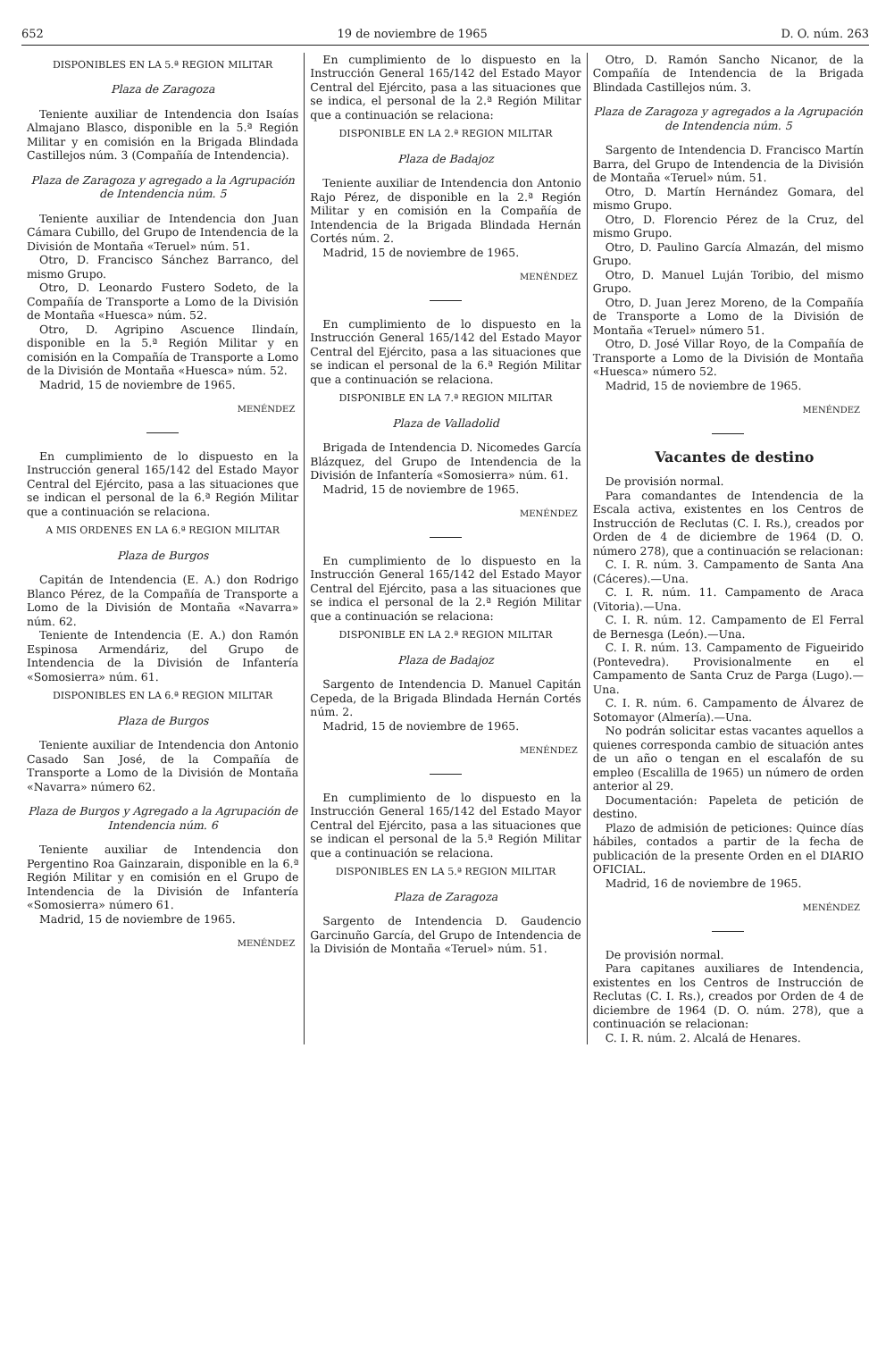652 19 de noviembre de 1965 D. O. núm. 263
DISPONIBLES EN LA 5.ª REGION MILITAR
Plaza de Zaragoza
Teniente auxiliar de Intendencia don Isaías Almajano Blasco, disponible en la 5.ª Región Militar y en comisión en la Brigada Blindada Castillejos núm. 3 (Compañía de Intendencia).
Plaza de Zaragoza y agregado a la Agrupación de Intendencia núm. 5
Teniente auxiliar de Intendencia don Juan Cámara Cubillo, del Grupo de Intendencia de la División de Montaña «Teruel» núm. 51.
Otro, D. Francisco Sánchez Barranco, del mismo Grupo.
Otro, D. Leonardo Fustero Sodeto, de la Compañía de Transporte a Lomo de la División de Montaña «Huesca» núm. 52.
Otro, D. Agripino Ascuence Ilindaín, disponible en la 5.ª Región Militar y en comisión en la Compañía de Transporte a Lomo de la División de Montaña «Huesca» núm. 52.
Madrid, 15 de noviembre de 1965.
MENÉNDEZ
En cumplimiento de lo dispuesto en la Instrucción general 165/142 del Estado Mayor Central del Ejército, pasa a las situaciones que se indican el personal de la 6.ª Región Militar que a continuación se relaciona.
A MIS ORDENES EN LA 6.ª REGION MILITAR
Plaza de Burgos
Capitán de Intendencia (E. A.) don Rodrigo Blanco Pérez, de la Compañía de Transporte a Lomo de la División de Montaña «Navarra» núm. 62.
Teniente de Intendencia (E. A.) don Ramón Espinosa Armendáriz, del Grupo de Intendencia de la División de Infantería «Somosierra» núm. 61.
DISPONIBLES EN LA 6.ª REGION MILITAR
Plaza de Burgos
Teniente auxiliar de Intendencia don Antonio Casado San José, de la Compañía de Transporte a Lomo de la División de Montaña «Navarra» número 62.
Plaza de Burgos y Agregado a la Agrupación de Intendencia núm. 6
Teniente auxiliar de Intendencia don Pergentino Roa Gainzarain, disponible en la 6.ª Región Militar y en comisión en el Grupo de Intendencia de la División de Infantería «Somosierra» número 61.
Madrid, 15 de noviembre de 1965.
MENÉNDEZ
En cumplimiento de lo dispuesto en la Instrucción General 165/142 del Estado Mayor Central del Ejército, pasa a las situaciones que se indica, el personal de la 2.ª Región Militar que a continuación se relaciona:
DISPONIBLE EN LA 2.ª REGION MILITAR
Plaza de Badajoz
Teniente auxiliar de Intendencia don Antonio Rajo Pérez, de disponible en la 2.ª Región Militar y en comisión en la Compañía de Intendencia de la Brigada Blindada Hernán Cortés núm. 2.
Madrid, 15 de noviembre de 1965.
MENÉNDEZ
En cumplimiento de lo dispuesto en la Instrucción General 165/142 del Estado Mayor Central del Ejército, pasa a las situaciones que se indican el personal de la 6.ª Región Militar que a continuación se relaciona.
DISPONIBLE EN LA 7.ª REGION MILITAR
Plaza de Valladolid
Brigada de Intendencia D. Nicomedes García Blázquez, del Grupo de Intendencia de la División de Infantería «Somosierra» núm. 61.
Madrid, 15 de noviembre de 1965.
MENÉNDEZ
En cumplimiento de lo dispuesto en la Instrucción General 165/142 del Estado Mayor Central del Ejército, pasa a las situaciones que se indica el personal de la 2.ª Región Militar que a continuación se relaciona:
DISPONIBLE EN LA 2.ª REGION MILITAR
Plaza de Badajoz
Sargento de Intendencia D. Manuel Capitán Cepeda, de la Brigada Blindada Hernán Cortés núm. 2.
Madrid, 15 de noviembre de 1965.
MENÉNDEZ
En cumplimiento de lo dispuesto en la Instrucción General 165/142 del Estado Mayor Central del Ejército, pasa a las situaciones que se indican el personal de la 5.ª Región Militar que a continuación se relaciona.
DISPONIBLES EN LA 5.ª REGION MILITAR
Plaza de Zaragoza
Sargento de Intendencia D. Gaudencio Garcinuño García, del Grupo de Intendencia de la División de Montaña «Teruel» núm. 51.
Otro, D. Ramón Sancho Nicanor, de la Compañía de Intendencia de la Brigada Blindada Castillejos núm. 3.
Plaza de Zaragoza y agregados a la Agrupación de Intendencia núm. 5
Sargento de Intendencia D. Francisco Martín Barra, del Grupo de Intendencia de la División de Montaña «Teruel» núm. 51.
Otro, D. Martín Hernández Gomara, del mismo Grupo.
Otro, D. Florencio Pérez de la Cruz, del mismo Grupo.
Otro, D. Paulino García Almazán, del mismo Grupo.
Otro, D. Manuel Luján Toribio, del mismo Grupo.
Otro, D. Juan Jerez Moreno, de la Compañía de Transporte a Lomo de la División de Montaña «Teruel» número 51.
Otro, D. José Villar Royo, de la Compañía de Transporte a Lomo de la División de Montaña «Huesca» número 52.
Madrid, 15 de noviembre de 1965.
MENÉNDEZ
Vacantes de destino
De provisión normal.
Para comandantes de Intendencia de la Escala activa, existentes en los Centros de Instrucción de Reclutas (C. I. Rs.), creados por Orden de 4 de diciembre de 1964 (D. O. número 278), que a continuación se relacionan:
C. I. R. núm. 3. Campamento de Santa Ana (Cáceres).—Una.
C. I. R. núm. 11. Campamento de Araca (Vitoria).—Una.
C. I. R. núm. 12. Campamento de El Ferral de Bernesga (León).—Una.
C. I. R. núm. 13. Campamento de Figueirido (Pontevedra). Provisionalmente en el Campamento de Santa Cruz de Parga (Lugo).—Una.
C. I. R. núm. 6. Campamento de Álvarez de Sotomayor (Almería).—Una.
No podrán solicitar estas vacantes aquellos a quienes corresponda cambio de situación antes de un año o tengan en el escalafón de su empleo (Escalilla de 1965) un número de orden anterior al 29.
Documentación: Papeleta de petición de destino.
Plazo de admisión de peticiones: Quince días hábiles, contados a partir de la fecha de publicación de la presente Orden en el DIARIO OFICIAL.
Madrid, 16 de noviembre de 1965.
MENÉNDEZ
De provisión normal.
Para capitanes auxiliares de Intendencia, existentes en los Centros de Instrucción de Reclutas (C. I. Rs.), creados por Orden de 4 de diciembre de 1964 (D. O. núm. 278), que a continuación se relacionan:
C. I. R. núm. 2. Alcalá de Henares.